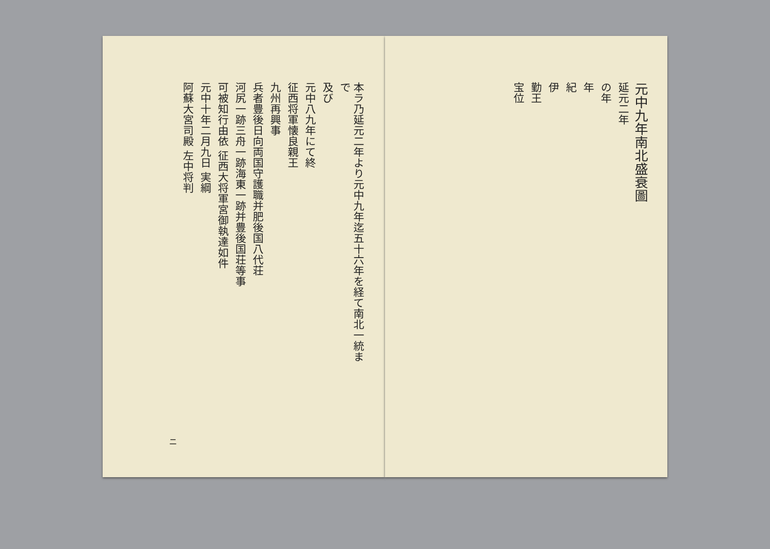本ラ乃延元二年より元中九年迄五十六年を経て南北一統まで
及び
元中八九年にて終
征西将軍懐良親王
九州再興事
兵者豊後日向両国守護職并肥後国八代荘
河尻一跡三舟一跡海東一跡并豊後国荘等事
可被知行由依 征西大将軍宮御執達如件
元中十年二月九日 実綱
阿蘇大宮司殿 左中将判
二
元中九年南北盛衰圖
延元二年
の年
年
紀
伊
勤王
宝位